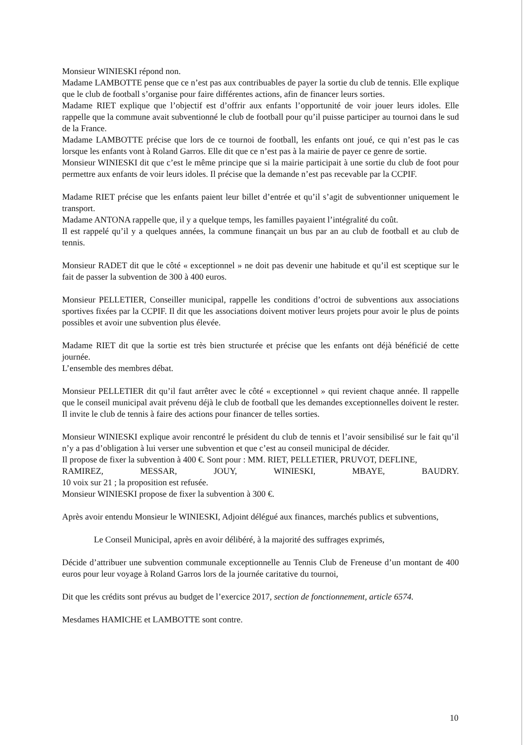Monsieur WINIESKI répond non.
Madame LAMBOTTE pense que ce n’est pas aux contribuables de payer la sortie du club de tennis. Elle explique que le club de football s’organise pour faire différentes actions, afin de financer leurs sorties.
Madame RIET explique que l’objectif est d’offrir aux enfants l’opportunité de voir jouer leurs idoles. Elle rappelle que la commune avait subventionné le club de football pour qu’il puisse participer au tournoi dans le sud de la France.
Madame LAMBOTTE précise que lors de ce tournoi de football, les enfants ont joué, ce qui n’est pas le cas lorsque les enfants vont à Roland Garros. Elle dit que ce n’est pas à la mairie de payer ce genre de sortie.
Monsieur WINIESKI dit que c’est le même principe que si la mairie participait à une sortie du club de foot pour permettre aux enfants de voir leurs idoles. Il précise que la demande n’est pas recevable par la CCPIF.
Madame RIET précise que les enfants paient leur billet d’entrée et qu’il s’agit de subventionner uniquement le transport.
Madame ANTONA rappelle que, il y a quelque temps, les familles payaient l’intégralité du coût.
Il est rappelé qu’il y a quelques années, la commune finançait un bus par an au club de football et au club de tennis.
Monsieur RADET dit que le côté « exceptionnel » ne doit pas devenir une habitude et qu’il est sceptique sur le fait de passer la subvention de 300 à 400 euros.
Monsieur PELLETIER, Conseiller municipal, rappelle les conditions d’octroi de subventions aux associations sportives fixées par la CCPIF. Il dit que les associations doivent motiver leurs projets pour avoir le plus de points possibles et avoir une subvention plus élevée.
Madame RIET dit que la sortie est très bien structurée et précise que les enfants ont déjà bénéficié de cette journée.
L’ensemble des membres débat.
Monsieur PELLETIER dit qu’il faut arrêter avec le côté « exceptionnel » qui revient chaque année. Il rappelle que le conseil municipal avait prévenu déjà le club de football que les demandes exceptionnelles doivent le rester. Il invite le club de tennis à faire des actions pour financer de telles sorties.
Monsieur WINIESKI explique avoir rencontré le président du club de tennis et l’avoir sensibilisé sur le fait qu’il n’y a pas d’obligation à lui verser une subvention et que c’est au conseil municipal de décider.
Il propose de fixer la subvention à 400 €. Sont pour : MM. RIET, PELLETIER, PRUVOT, DEFLINE,
RAMIREZ, MESSAR, JOUY, WINIESKI, MBAYE, BAUDRY.
10 voix sur 21 ; la proposition est refusée.
Monsieur WINIESKI propose de fixer la subvention à 300 €.
Après avoir entendu Monsieur le WINIESKI, Adjoint délégué aux finances, marchés publics et subventions,
Le Conseil Municipal, après en avoir délibéré, à la majorité des suffrages exprimés,
Décide d’attribuer une subvention communale exceptionnelle au Tennis Club de Freneuse d’un montant de 400 euros pour leur voyage à Roland Garros lors de la journée caritative du tournoi,
Dit que les crédits sont prévus au budget de l’exercice 2017, section de fonctionnement, article 6574.
Mesdames HAMICHE et LAMBOTTE sont contre.
10